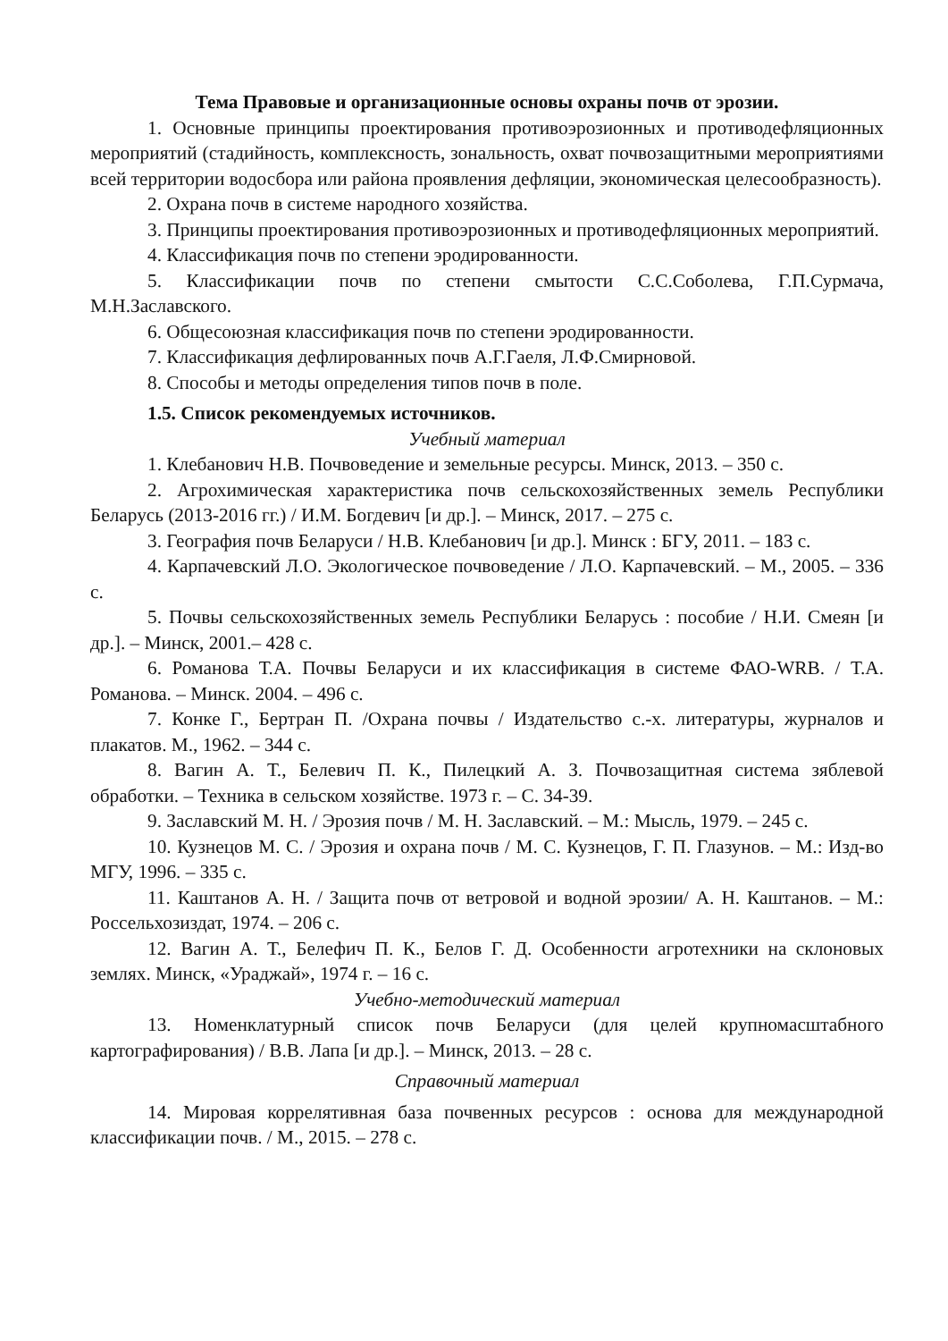Тема Правовые и организационные основы охраны почв от эрозии.
1. Основные принципы проектирования противоэрозионных и противодефляционных мероприятий (стадийность, комплексность, зональность, охват почвозащитными мероприятиями всей территории водосбора или района проявления дефляции, экономическая целесообразность).
2. Охрана почв в системе народного хозяйства.
3. Принципы проектирования противоэрозионных и противодефляционных мероприятий.
4. Классификация почв по степени эродированности.
5. Классификации почв по степени смытости С.С.Соболева, Г.П.Сурмача, М.Н.Заславского.
6. Общесоюзная классификация почв по степени эродированности.
7. Классификация дефлированных почв А.Г.Гаеля, Л.Ф.Смирновой.
8. Способы и методы определения типов почв в поле.
1.5. Список рекомендуемых источников.
Учебный материал
1. Клебанович Н.В. Почвоведение и земельные ресурсы. Минск, 2013. – 350 с.
2. Агрохимическая характеристика почв сельскохозяйственных земель Республики Беларусь (2013-2016 гг.) / И.М. Богдевич [и др.]. – Минск, 2017. – 275 с.
3. География почв Беларуси / Н.В. Клебанович [и др.]. Минск : БГУ, 2011. – 183 с.
4. Карпачевский Л.О. Экологическое почвоведение / Л.О. Карпачевский. – М., 2005. – 336 с.
5. Почвы сельскохозяйственных земель Республики Беларусь : пособие / Н.И. Смеян [и др.]. – Минск, 2001.– 428 с.
6. Романова Т.А. Почвы Беларуси и их классификация в системе ФАО-WRB. / Т.А. Романова. – Минск. 2004. – 496 с.
7. Конке Г., Бертран П. /Охрана почвы / Издательство с.-х. литературы, журналов и плакатов. М., 1962. – 344 с.
8. Вагин А. Т., Белевич П. К., Пилецкий А. З. Почвозащитная система зяблевой обработки. – Техника в сельском хозяйстве. 1973 г. – С. 34-39.
9. Заславский М. Н. / Эрозия почв / М. Н. Заславский. – М.: Мысль, 1979. – 245 с.
10. Кузнецов М. С. / Эрозия и охрана почв / М. С. Кузнецов, Г. П. Глазунов. – М.: Изд-во МГУ, 1996. – 335 с.
11. Каштанов А. Н. / Защита почв от ветровой и водной эрозии/ А. Н. Каштанов. – М.: Россельхозиздат, 1974. – 206 с.
12. Вагин А. Т., Белефич П. К., Белов Г. Д. Особенности агротехники на склоновых землях. Минск, «Ураджай», 1974 г. – 16 с.
Учебно-методический материал
13. Номенклатурный список почв Беларуси (для целей крупномасштабного картографирования) / В.В. Лапа [и др.]. – Минск, 2013. – 28 с.
Справочный материал
14. Мировая коррелятивная база почвенных ресурсов : основа для международной классификации почв. / М., 2015. – 278 с.